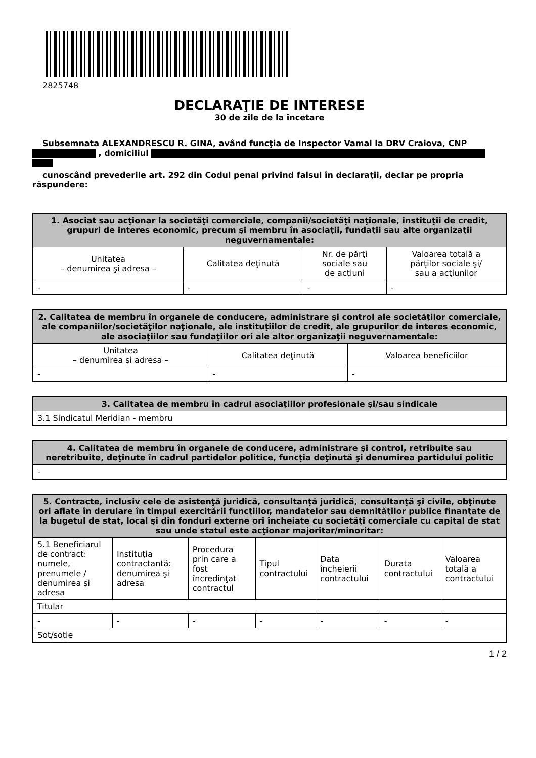2825748
DECLARAŢIE DE INTERESE
30 de zile de la încetare
Subsemnata ALEXANDRESCU R. GINA, având funcţia de Inspector Vamal la DRV Craiova, CNP
, domiciliul
cunoscând prevederile art. 292 din Codul penal privind falsul în declaraţii, declar pe propria
răspundere:
| 1. Asociat sau acţionar la societăţi comerciale, companii/societăţi naţionale, instituţii de credit, grupuri de interes economic, precum şi membru în asociaţii, fundaţii sau alte organizaţii neguvernamentale: | | | |
| --- | --- | --- | --- |
| Unitatea – denumirea şi adresa – | Calitatea deţinută | Nr. de părţi sociale sau de acţiuni | Valoarea totală a părţilor sociale şi/ sau a acţiunilor |
| - | - | - | - |
| 2. Calitatea de membru în organele de conducere, administrare şi control ale societăţilor comerciale, ale companiilor/societăţilor naţionale, ale instituţiilor de credit, ale grupurilor de interes economic, ale asociaţiilor sau fundaţiilor ori ale altor organizaţii neguvernamentale: | | |
| --- | --- | --- |
| Unitatea – denumirea şi adresa – | Calitatea deţinută | Valoarea beneficiilor |
| - | - | - |
| 3. Calitatea de membru în cadrul asociaţiilor profesionale şi/sau sindicale |
| --- |
| 3.1 Sindicatul Meridian - membru |
| 4. Calitatea de membru în organele de conducere, administrare şi control, retribuite sau neretribuite, deţinute în cadrul partidelor politice, funcţia deţinută şi denumirea partidului politic |
| --- |
| - |
| 5. Contracte, inclusiv cele de asistenţă juridică, consultanţă juridică, consultanţă şi civile, obţinute ori aflate în derulare în timpul exercitării funcţiilor, mandatelor sau demnităţilor publice finanţate de la bugetul de stat, local şi din fonduri externe ori încheiate cu societăţi comerciale cu capital de stat sau unde statul este acţionar majoritar/minoritar: | | | | | | |
| --- | --- | --- | --- | --- | --- | --- |
| 5.1 Beneficiarul de contract: numele, prenumele / denumirea şi adresa | Instituţia contractantă: denumirea şi adresa | Procedura prin care a fost încredinţat contractul | Tipul contractului | Data încheierii contractului | Durata contractului | Valoarea totală a contractului |
| Titular | | | | | | |
| - | - | - | - | - | - | - |
| Soţ/soţie | | | | | | |
1 / 2